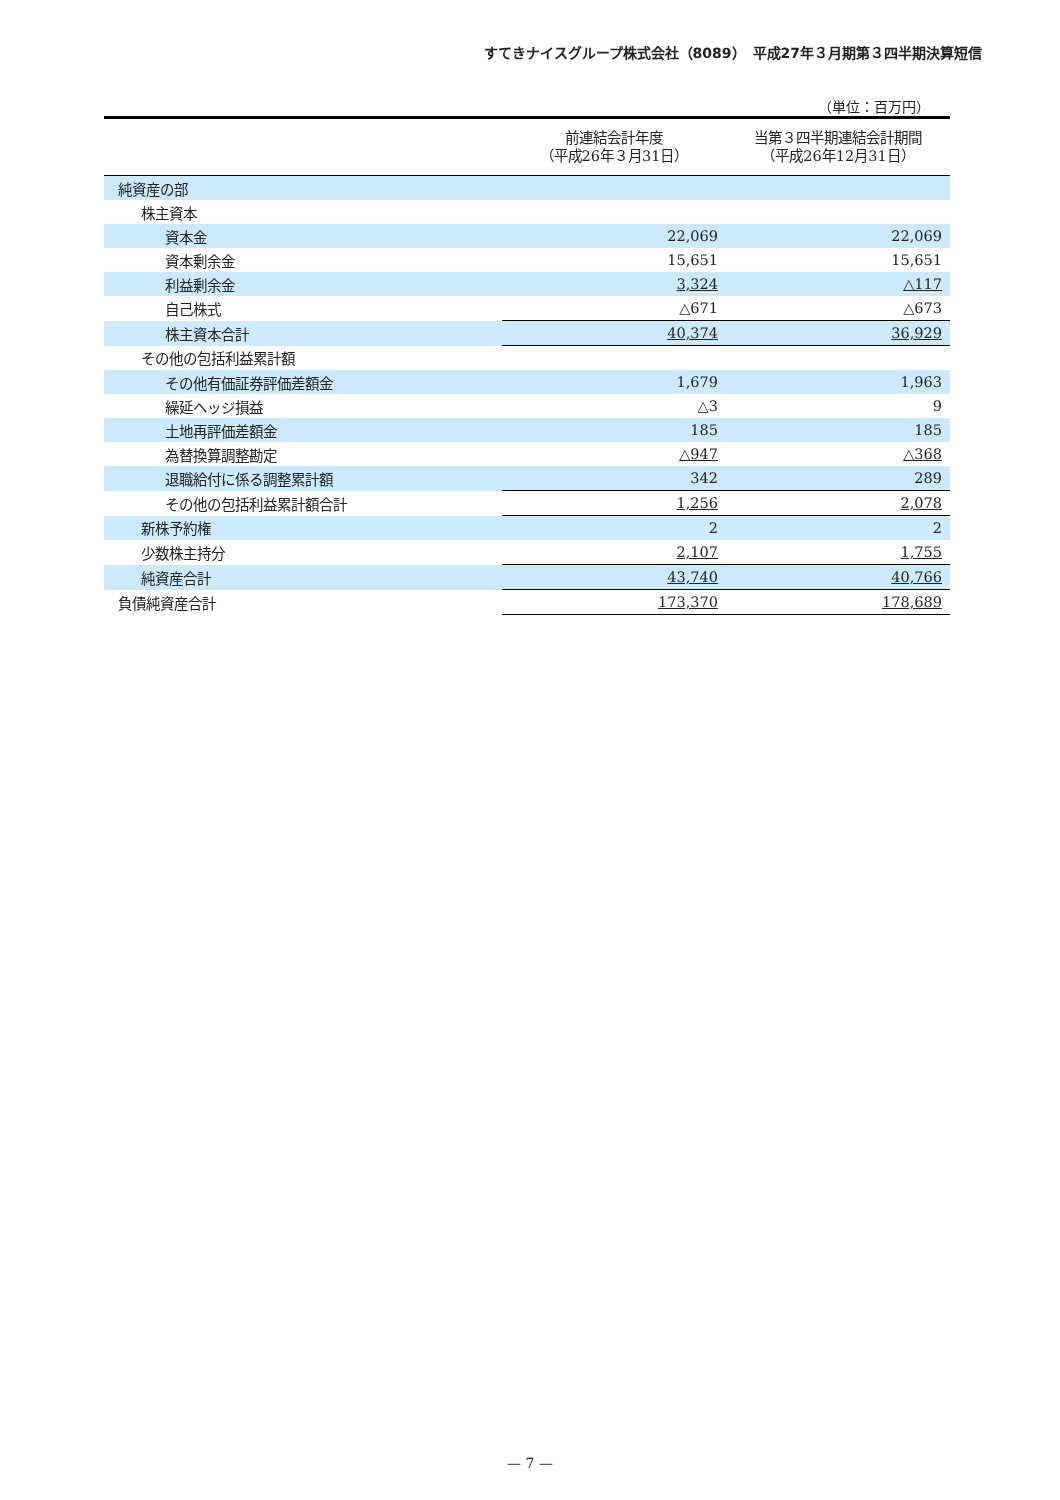すてきナイスグループ株式会社（8089）　平成27年３月期第３四半期決算短信
（単位：百万円）
| | 前連結会計年度 （平成26年３月31日） | 当第３四半期連結会計期間 （平成26年12月31日） |
| --- | --- | --- |
| 純資産の部 | | |
| 株主資本 | | |
| 資本金 | 22,069 | 22,069 |
| 資本剰余金 | 15,651 | 15,651 |
| 利益剰余金 | 3,324 | △117 |
| 自己株式 | △671 | △673 |
| 株主資本合計 | 40,374 | 36,929 |
| その他の包括利益累計額 | | |
| その他有価証券評価差額金 | 1,679 | 1,963 |
| 繰延ヘッジ損益 | △3 | 9 |
| 土地再評価差額金 | 185 | 185 |
| 為替換算調整勘定 | △947 | △368 |
| 退職給付に係る調整累計額 | 342 | 289 |
| その他の包括利益累計額合計 | 1,256 | 2,078 |
| 新株予約権 | 2 | 2 |
| 少数株主持分 | 2,107 | 1,755 |
| 純資産合計 | 43,740 | 40,766 |
| 負債純資産合計 | 173,370 | 178,689 |
— 7 —